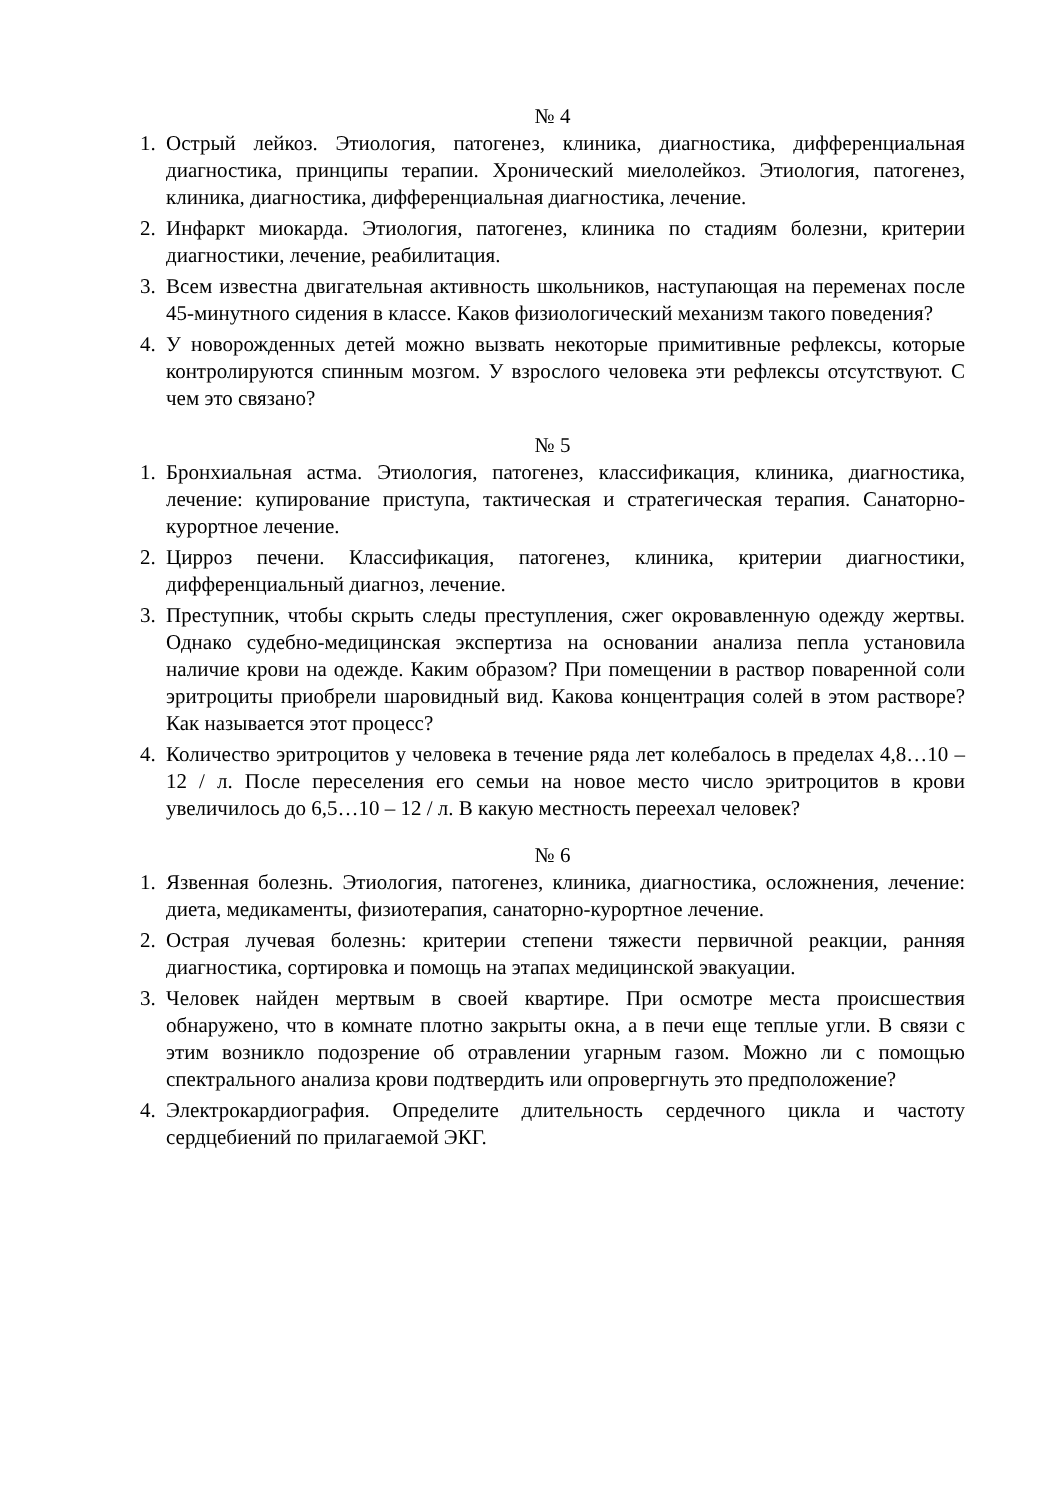№ 4
1. Острый лейкоз. Этиология, патогенез, клиника, диагностика, дифференциальная диагностика, принципы терапии. Хронический миелолейкоз. Этиология, патогенез, клиника, диагностика, дифференциальная диагностика, лечение.
2. Инфаркт миокарда. Этиология, патогенез, клиника по стадиям болезни, критерии диагностики, лечение, реабилитация.
3. Всем известна двигательная активность школьников, наступающая на переменах после 45-минутного сидения в классе. Каков физиологический механизм такого поведения?
4. У новорожденных детей можно вызвать некоторые примитивные рефлексы, которые контролируются спинным мозгом. У взрослого человека эти рефлексы отсутствуют. С чем это связано?
№ 5
1. Бронхиальная астма. Этиология, патогенез, классификация, клиника, диагностика, лечение: купирование приступа, тактическая и стратегическая терапия. Санаторно-курортное лечение.
2. Цирроз печени. Классификация, патогенез, клиника, критерии диагностики, дифференциальный диагноз, лечение.
3. Преступник, чтобы скрыть следы преступления, сжег окровавленную одежду жертвы. Однако судебно-медицинская экспертиза на основании анализа пепла установила наличие крови на одежде. Каким образом? При помещении в раствор поваренной соли эритроциты приобрели шаровидный вид. Какова концентрация солей в этом растворе? Как называется этот процесс?
4. Количество эритроцитов у человека в течение ряда лет колебалось в пределах 4,8…10 – 12 / л. После переселения его семьи на новое место число эритроцитов в крови увеличилось до 6,5…10 – 12 / л. В какую местность переехал человек?
№ 6
1. Язвенная болезнь. Этиология, патогенез, клиника, диагностика, осложнения, лечение: диета, медикаменты, физиотерапия, санаторно-курортное лечение.
2. Острая лучевая болезнь: критерии степени тяжести первичной реакции, ранняя диагностика, сортировка и помощь на этапах медицинской эвакуации.
3. Человек найден мертвым в своей квартире. При осмотре места происшествия обнаружено, что в комнате плотно закрыты окна, а в печи еще теплые угли. В связи с этим возникло подозрение об отравлении угарным газом. Можно ли с помощью спектрального анализа крови подтвердить или опровергнуть это предположение?
4. Электрокардиография. Определите длительность сердечного цикла и частоту сердцебиений по прилагаемой ЭКГ.